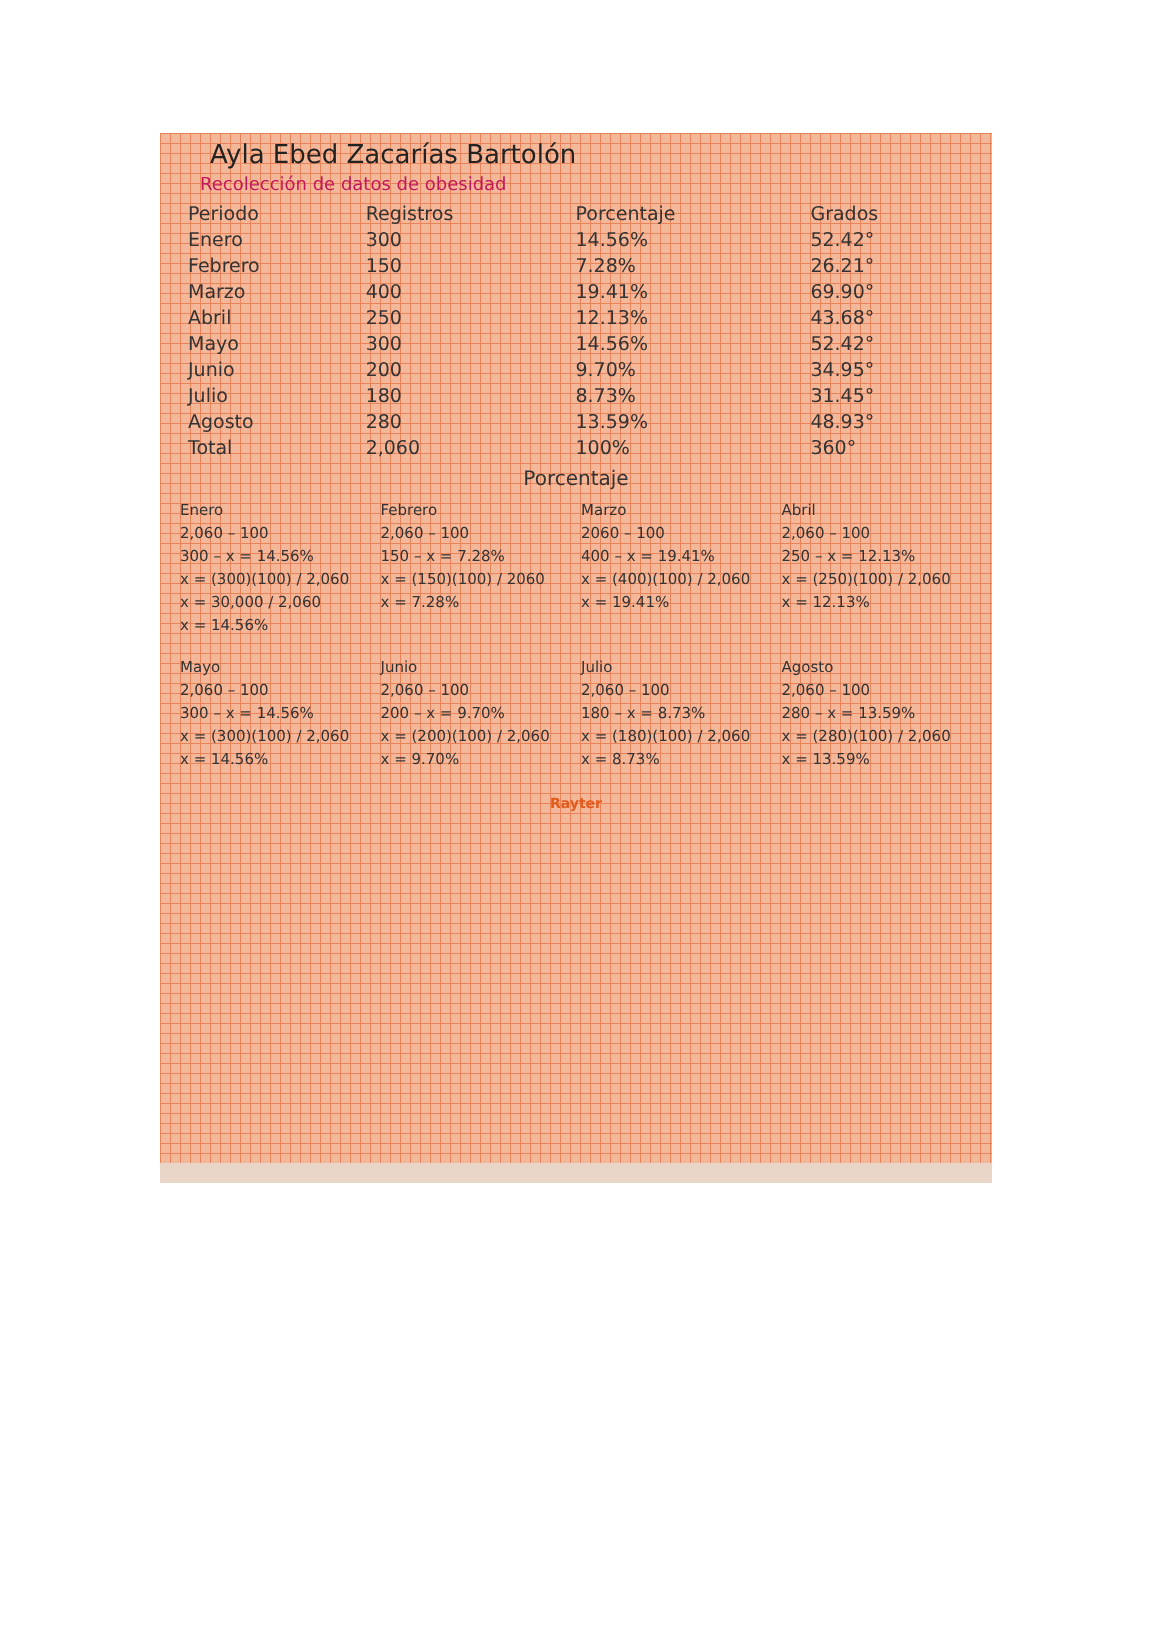Ayla Ebed Zacarías Bartolón
Recolección de datos de obesidad
| Periodo | Registros | Porcentaje | Grados |
| --- | --- | --- | --- |
| Enero | 300 | 14.56% | 52.42° |
| Febrero | 150 | 7.28% | 26.21° |
| Marzo | 400 | 19.41% | 69.90° |
| Abril | 250 | 12.13% | 43.68° |
| Mayo | 300 | 14.56% | 52.42° |
| Junio | 200 | 9.70% | 34.95° |
| Julio | 180 | 8.73% | 31.45° |
| Agosto | 280 | 13.59% | 48.93° |
| Total | 2,060 | 100% | 360° |
Porcentaje
Enero
2,060 – 100
300 – x = 14.56%
x = (300)(100) / 2,060
x = 30,000 / 2,060
x = 14.56%
Febrero
2,060 – 100
150 – x = 7.28%
x = (150)(100) / 2060
x = 7.28%
Marzo
2060 – 100
400 – x = 19.41%
x = (400)(100) / 2,060
x = 19.41%
Abril
2,060 – 100
250 – x = 12.13%
x = (250)(100) / 2,060
x = 12.13%
Mayo
2,060 – 100
300 – x = 14.56%
x = (300)(100) / 2,060
x = 14.56%
Junio
2,060 – 100
200 – x = 9.70%
x = (200)(100) / 2,060
x = 9.70%
Julio
2,060 – 100
180 – x = 8.73%
x = (180)(100) / 2,060
x = 8.73%
Agosto
2,060 – 100
280 – x = 13.59%
x = (280)(100) / 2,060
x = 13.59%
Rayter